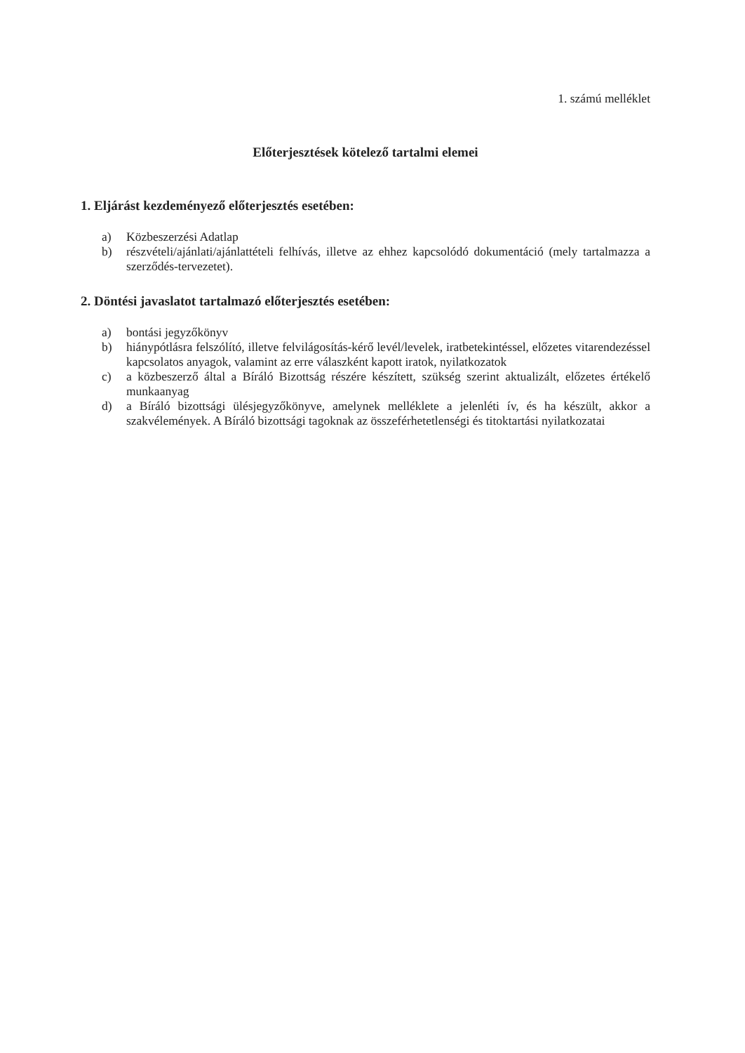1. számú melléklet
Előterjesztések kötelező tartalmi elemei
1. Eljárást kezdeményező előterjesztés esetében:
a) Közbeszerzési Adatlap
b) részvételi/ajánlati/ajánlattételi felhívás, illetve az ehhez kapcsolódó dokumentáció (mely tartalmazza a szerződés-tervezetet).
2. Döntési javaslatot tartalmazó előterjesztés esetében:
a) bontási jegyzőkönyv
b) hiánypótlásra felszólító, illetve felvilágosítás-kérő levél/levelek, iratbetekintéssel, előzetes vitarendezéssel kapcsolatos anyagok, valamint az erre válaszként kapott iratok, nyilatkozatok
c) a közbeszerző által a Bíráló Bizottság részére készített, szükség szerint aktualizált, előzetes értékelő munkaanyag
d) a Bíráló bizottsági ülésjegyzőkönyve, amelynek melléklete a jelenléti ív, és ha készült, akkor a szakvélemények. A Bíráló bizottsági tagoknak az összeférhetetlenségi és titoktartási nyilatkozatai